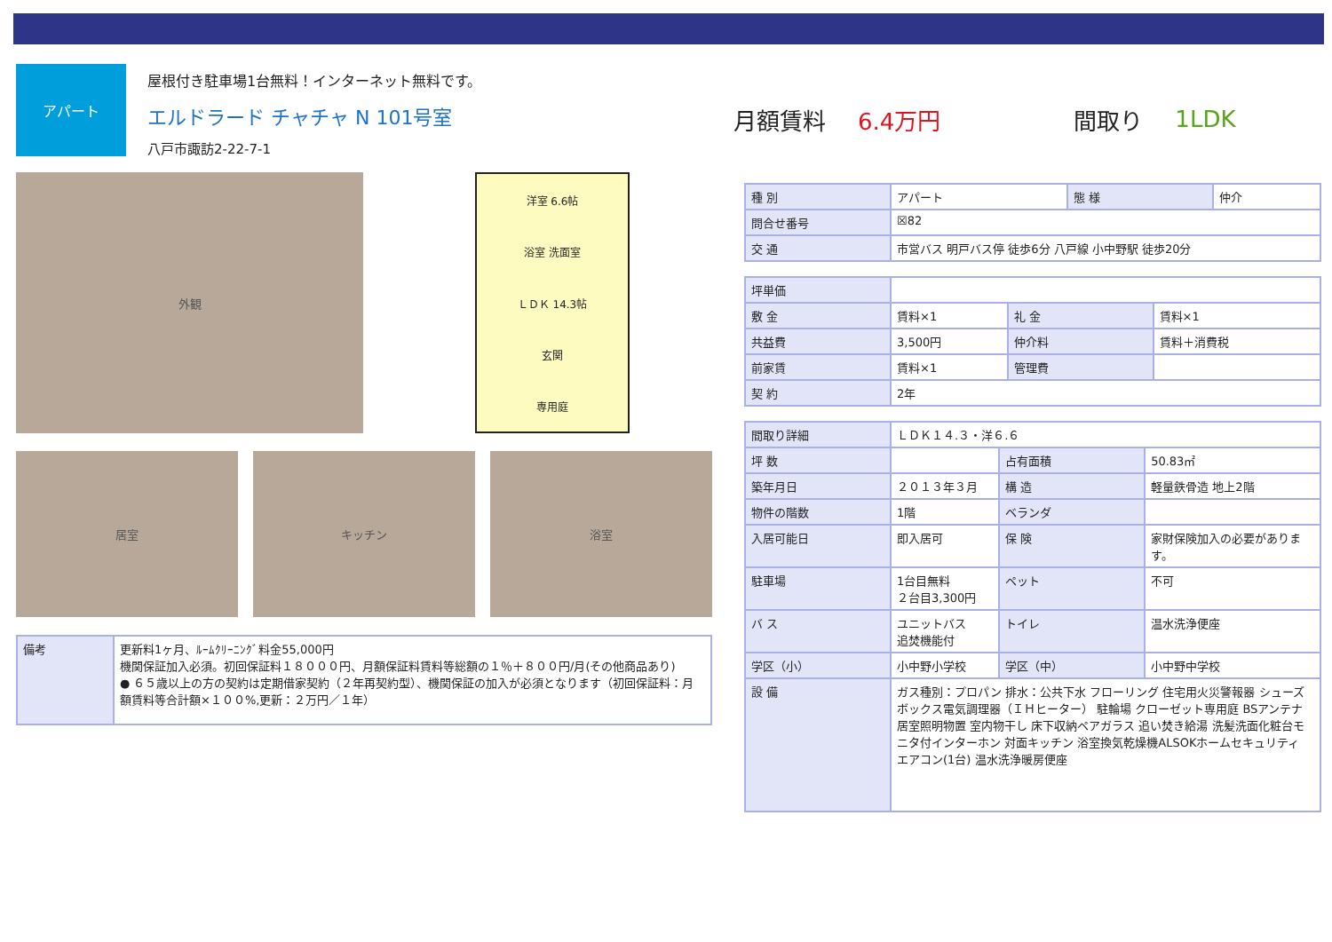アパート
屋根付き駐車場1台無料！インターネット無料です。
エルドラード チャチャ N 101号室
八戸市諏訪2-22-7-1
月額賃料 6.4万円 間取り 1LDK
外観
洋室 6.6帖
浴室 洗面室
ＬＤＫ 14.3帖
玄関
専用庭
居室 キッチン 浴室
| 備考 | 更新料1ヶ月、ﾙｰﾑｸﾘｰﾆﾝｸﾞ料金55,000円 機関保証加入必須。初回保証料１８０００円、月額保証料賃料等総額の１％＋８００円/月(その他商品あり) ● ６５歳以上の方の契約は定期借家契約（２年再契約型）、機関保証の加入が必須となります（初回保証料：月額賃料等合計額×１００%,更新：２万円／１年） |
| 種 別 | アパート | 態 様 | 仲介 |
| 問合せ番号 | ☒82 | | |
| 交 通 | 市営バス 明戸バス停 徒歩6分 八戸線 小中野駅 徒歩20分 | | |
| 坪単価 | | | |
| 敷 金 | 賃料×1 | 礼 金 | 賃料×1 |
| 共益費 | 3,500円 | 仲介料 | 賃料＋消費税 |
| 前家賃 | 賃料×1 | 管理費 | |
| 契 約 | 2年 | | |
| 間取り詳細 | ＬＤＫ１４.３・洋６.６ | | |
| 坪 数 | | 占有面積 | 50.83㎡ |
| 築年月日 | ２０１３年３月 | 構 造 | 軽量鉄骨造 地上2階 |
| 物件の階数 | 1階 | ベランダ | |
| 入居可能日 | 即入居可 | 保 険 | 家財保険加入の必要があります。 |
| 駐車場 | 1台目無料 ２台目3,300円 | ペット | 不可 |
| バ ス | ユニットバス 追焚機能付 | トイレ | 温水洗浄便座 |
| 学区（小） | 小中野小学校 | 学区（中） | 小中野中学校 |
| 設 備 | ガス種別：プロパン 排水：公共下水 フローリング 住宅用火災警報器 シューズボックス電気調理器（ＩＨヒーター） 駐輪場 クローゼット専用庭 BSアンテナ 居室照明物置 室内物干し 床下収納ペアガラス 追い焚き給湯 洗髪洗面化粧台モニタ付インターホン 対面キッチン 浴室換気乾燥機ALSOKホームセキュリティ エアコン(1台) 温水洗浄暖房便座 | | |